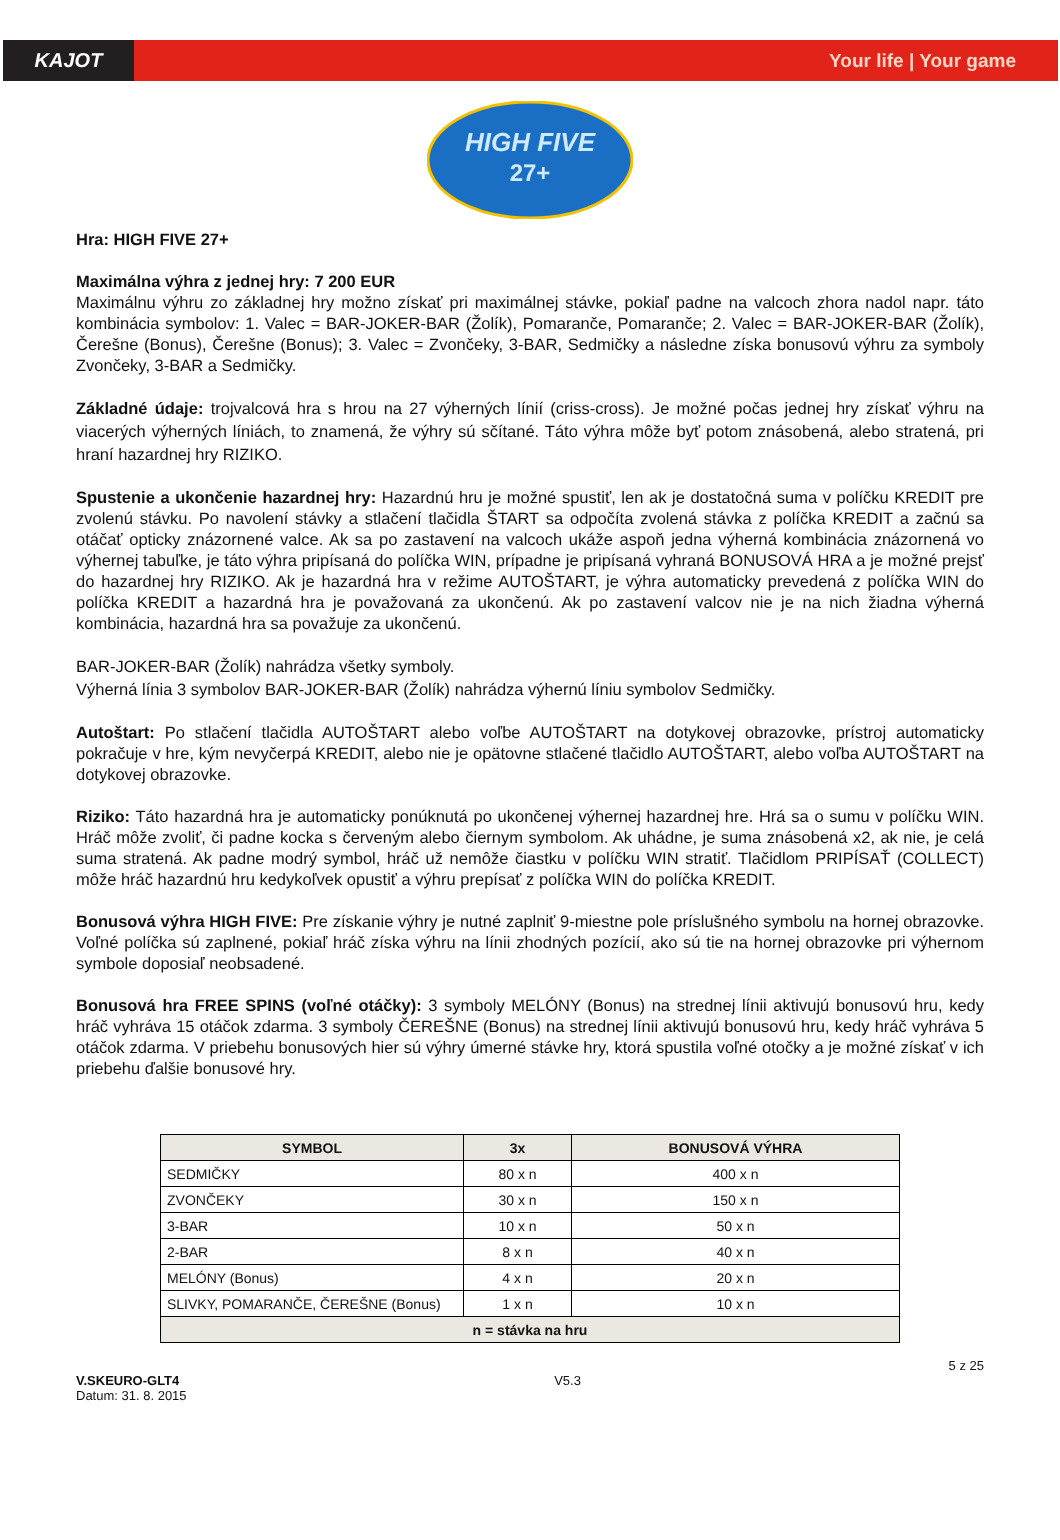KAJOT Your life | Your game
HIGH FIVE
27+
Hra: HIGH FIVE 27+
Maximálna výhra z jednej hry: 7 200 EUR
Maximálnu výhru zo základnej hry možno získať pri maximálnej stávke, pokiaľ padne na valcoch zhora nadol napr. táto kombinácia symbolov: 1. Valec = BAR-JOKER-BAR (Žolík), Pomaranče, Pomaranče; 2. Valec = BAR-JOKER-BAR (Žolík), Čerešne (Bonus), Čerešne (Bonus); 3. Valec = Zvončeky, 3-BAR, Sedmičky a následne získa bonusovú výhru za symboly Zvončeky, 3-BAR a Sedmičky.
Základné údaje: trojvalcová hra s hrou na 27 výherných línií (criss-cross). Je možné počas jednej hry získať výhru na viacerých výherných líniách, to znamená, že výhry sú sčítané. Táto výhra môže byť potom znásobená, alebo stratená, pri hraní hazardnej hry RIZIKO.
Spustenie a ukončenie hazardnej hry: Hazardnú hru je možné spustiť, len ak je dostatočná suma v políčku KREDIT pre zvolenú stávku. Po navolení stávky a stlačení tlačidla ŠTART sa odpočíta zvolená stávka z políčka KREDIT a začnú sa otáčať opticky znázornené valce. Ak sa po zastavení na valcoch ukáže aspoň jedna výherná kombinácia znázornená vo výhernej tabuľke, je táto výhra pripísaná do políčka WIN, prípadne je pripísaná vyhraná BONUSOVÁ HRA a je možné prejsť do hazardnej hry RIZIKO. Ak je hazardná hra v režime AUTOŠTART, je výhra automaticky prevedená z políčka WIN do políčka KREDIT a hazardná hra je považovaná za ukončenú. Ak po zastavení valcov nie je na nich žiadna výherná kombinácia, hazardná hra sa považuje za ukončenú.
BAR-JOKER-BAR (Žolík) nahrádza všetky symboly.
Výherná línia 3 symbolov BAR-JOKER-BAR (Žolík) nahrádza výhernú líniu symbolov Sedmičky.
Autoštart: Po stlačení tlačidla AUTOŠTART alebo voľbe AUTOŠTART na dotykovej obrazovke, prístroj automaticky pokračuje v hre, kým nevyčerpá KREDIT, alebo nie je opätovne stlačené tlačidlo AUTOŠTART, alebo voľba AUTOŠTART na dotykovej obrazovke.
Riziko: Táto hazardná hra je automaticky ponúknutá po ukončenej výhernej hazardnej hre. Hrá sa o sumu v políčku WIN. Hráč môže zvoliť, či padne kocka s červeným alebo čiernym symbolom. Ak uhádne, je suma znásobená x2, ak nie, je celá suma stratená. Ak padne modrý symbol, hráč už nemôže čiastku v políčku WIN stratiť. Tlačidlom PRIPÍSAŤ (COLLECT) môže hráč hazardnú hru kedykoľvek opustiť a výhru prepísať z políčka WIN do políčka KREDIT.
Bonusová výhra HIGH FIVE: Pre získanie výhry je nutné zaplniť 9-miestne pole príslušného symbolu na hornej obrazovke. Voľné políčka sú zaplnené, pokiaľ hráč získa výhru na línii zhodných pozícií, ako sú tie na hornej obrazovke pri výhernom symbole doposiaľ neobsadené.
Bonusová hra FREE SPINS (voľné otáčky): 3 symboly MELÓNY (Bonus) na strednej línii aktivujú bonusovú hru, kedy hráč vyhráva 15 otáčok zdarma. 3 symboly ČEREŠNE (Bonus) na strednej línii aktivujú bonusovú hru, kedy hráč vyhráva 5 otáčok zdarma. V priebehu bonusových hier sú výhry úmerné stávke hry, ktorá spustila voľné otočky a je možné získať v ich priebehu ďalšie bonusové hry.
| SYMBOL | 3x | BONUSOVÁ VÝHRA |
| --- | --- | --- |
| SEDMIČKY | 80 x n | 400 x n |
| ZVONČEKY | 30 x n | 150 x n |
| 3-BAR | 10 x n | 50 x n |
| 2-BAR | 8 x n | 40 x n |
| MELÓNY (Bonus) | 4 x n | 20 x n |
| SLIVKY, POMARANČE, ČEREŠNE (Bonus) | 1 x n | 10 x n |
| n = stávka na hru | | |
V.SKEURO-GLT4
Datum: 31. 8. 2015
V5.3 5 z 25